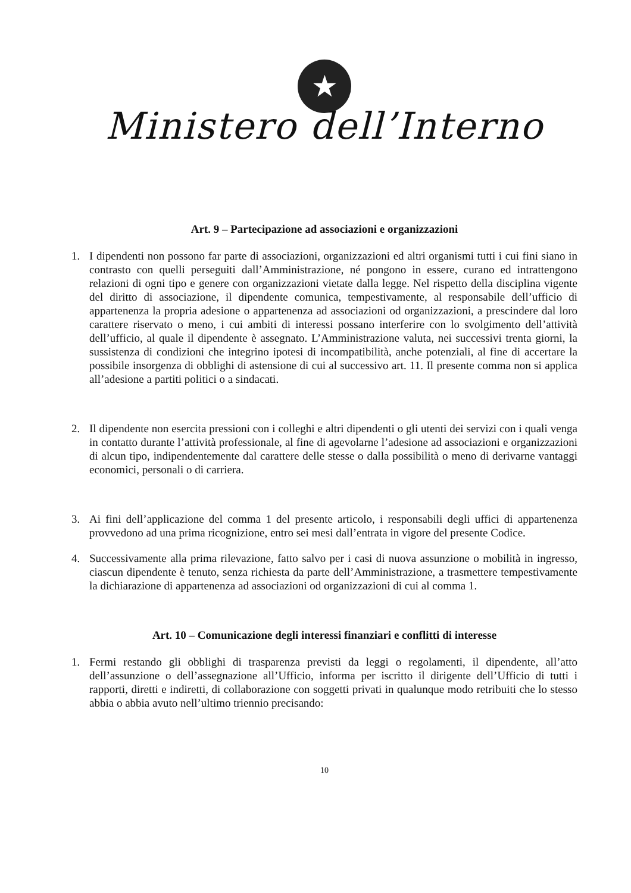★
Ministero dell’Interno
Art. 9 – Partecipazione ad associazioni e organizzazioni
1. I dipendenti non possono far parte di associazioni, organizzazioni ed altri organismi tutti i cui fini siano in contrasto con quelli perseguiti dall’Amministrazione, né pongono in essere, curano ed intrattengono relazioni di ogni tipo e genere con organizzazioni vietate dalla legge. Nel rispetto della disciplina vigente del diritto di associazione, il dipendente comunica, tempestivamente, al responsabile dell’ufficio di appartenenza la propria adesione o appartenenza ad associazioni od organizzazioni, a prescindere dal loro carattere riservato o meno, i cui ambiti di interessi possano interferire con lo svolgimento dell’attività dell’ufficio, al quale il dipendente è assegnato. L’Amministrazione valuta, nei successivi trenta giorni, la sussistenza di condizioni che integrino ipotesi di incompatibilità, anche potenziali, al fine di accertare la possibile insorgenza di obblighi di astensione di cui al successivo art. 11. Il presente comma non si applica all’adesione a partiti politici o a sindacati.
2. Il dipendente non esercita pressioni con i colleghi e altri dipendenti o gli utenti dei servizi con i quali venga in contatto durante l’attività professionale, al fine di agevolarne l’adesione ad associazioni e organizzazioni di alcun tipo, indipendentemente dal carattere delle stesse o dalla possibilità o meno di derivarne vantaggi economici, personali o di carriera.
3. Ai fini dell’applicazione del comma 1 del presente articolo, i responsabili degli uffici di appartenenza provvedono ad una prima ricognizione, entro sei mesi dall’entrata in vigore del presente Codice.
4. Successivamente alla prima rilevazione, fatto salvo per i casi di nuova assunzione o mobilità in ingresso, ciascun dipendente è tenuto, senza richiesta da parte dell’Amministrazione, a trasmettere tempestivamente la dichiarazione di appartenenza ad associazioni od organizzazioni di cui al comma 1.
Art. 10 – Comunicazione degli interessi finanziari e conflitti di interesse
1. Fermi restando gli obblighi di trasparenza previsti da leggi o regolamenti, il dipendente, all’atto dell’assunzione o dell’assegnazione all’Ufficio, informa per iscritto il dirigente dell’Ufficio di tutti i rapporti, diretti e indiretti, di collaborazione con soggetti privati in qualunque modo retribuiti che lo stesso abbia o abbia avuto nell’ultimo triennio precisando:
10